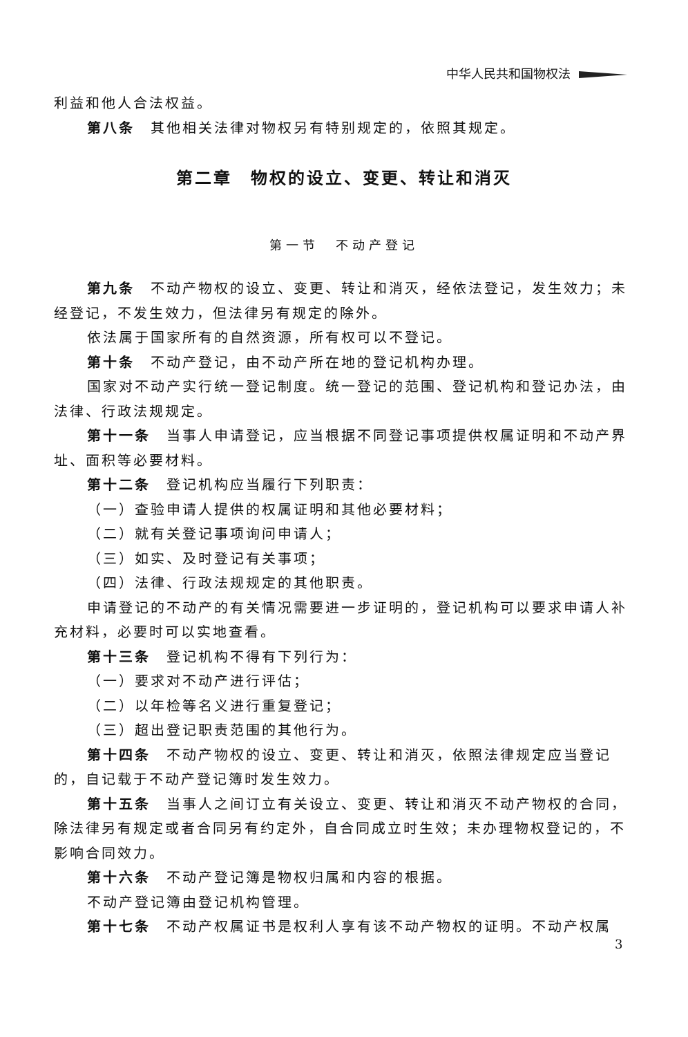中华人民共和国物权法
利益和他人合法权益。
第八条　其他相关法律对物权另有特别规定的，依照其规定。
第二章　物权的设立、变更、转让和消灭
第一节　不动产登记
第九条　不动产物权的设立、变更、转让和消灭，经依法登记，发生效力；未经登记，不发生效力，但法律另有规定的除外。
依法属于国家所有的自然资源，所有权可以不登记。
第十条　不动产登记，由不动产所在地的登记机构办理。
国家对不动产实行统一登记制度。统一登记的范围、登记机构和登记办法，由法律、行政法规规定。
第十一条　当事人申请登记，应当根据不同登记事项提供权属证明和不动产界址、面积等必要材料。
第十二条　登记机构应当履行下列职责：
（一）查验申请人提供的权属证明和其他必要材料；
（二）就有关登记事项询问申请人；
（三）如实、及时登记有关事项；
（四）法律、行政法规规定的其他职责。
申请登记的不动产的有关情况需要进一步证明的，登记机构可以要求申请人补充材料，必要时可以实地查看。
第十三条　登记机构不得有下列行为：
（一）要求对不动产进行评估；
（二）以年检等名义进行重复登记；
（三）超出登记职责范围的其他行为。
第十四条　不动产物权的设立、变更、转让和消灭，依照法律规定应当登记的，自记载于不动产登记簿时发生效力。
第十五条　当事人之间订立有关设立、变更、转让和消灭不动产物权的合同，除法律另有规定或者合同另有约定外，自合同成立时生效；未办理物权登记的，不影响合同效力。
第十六条　不动产登记簿是物权归属和内容的根据。
不动产登记簿由登记机构管理。
第十七条　不动产权属证书是权利人享有该不动产物权的证明。不动产权属
3